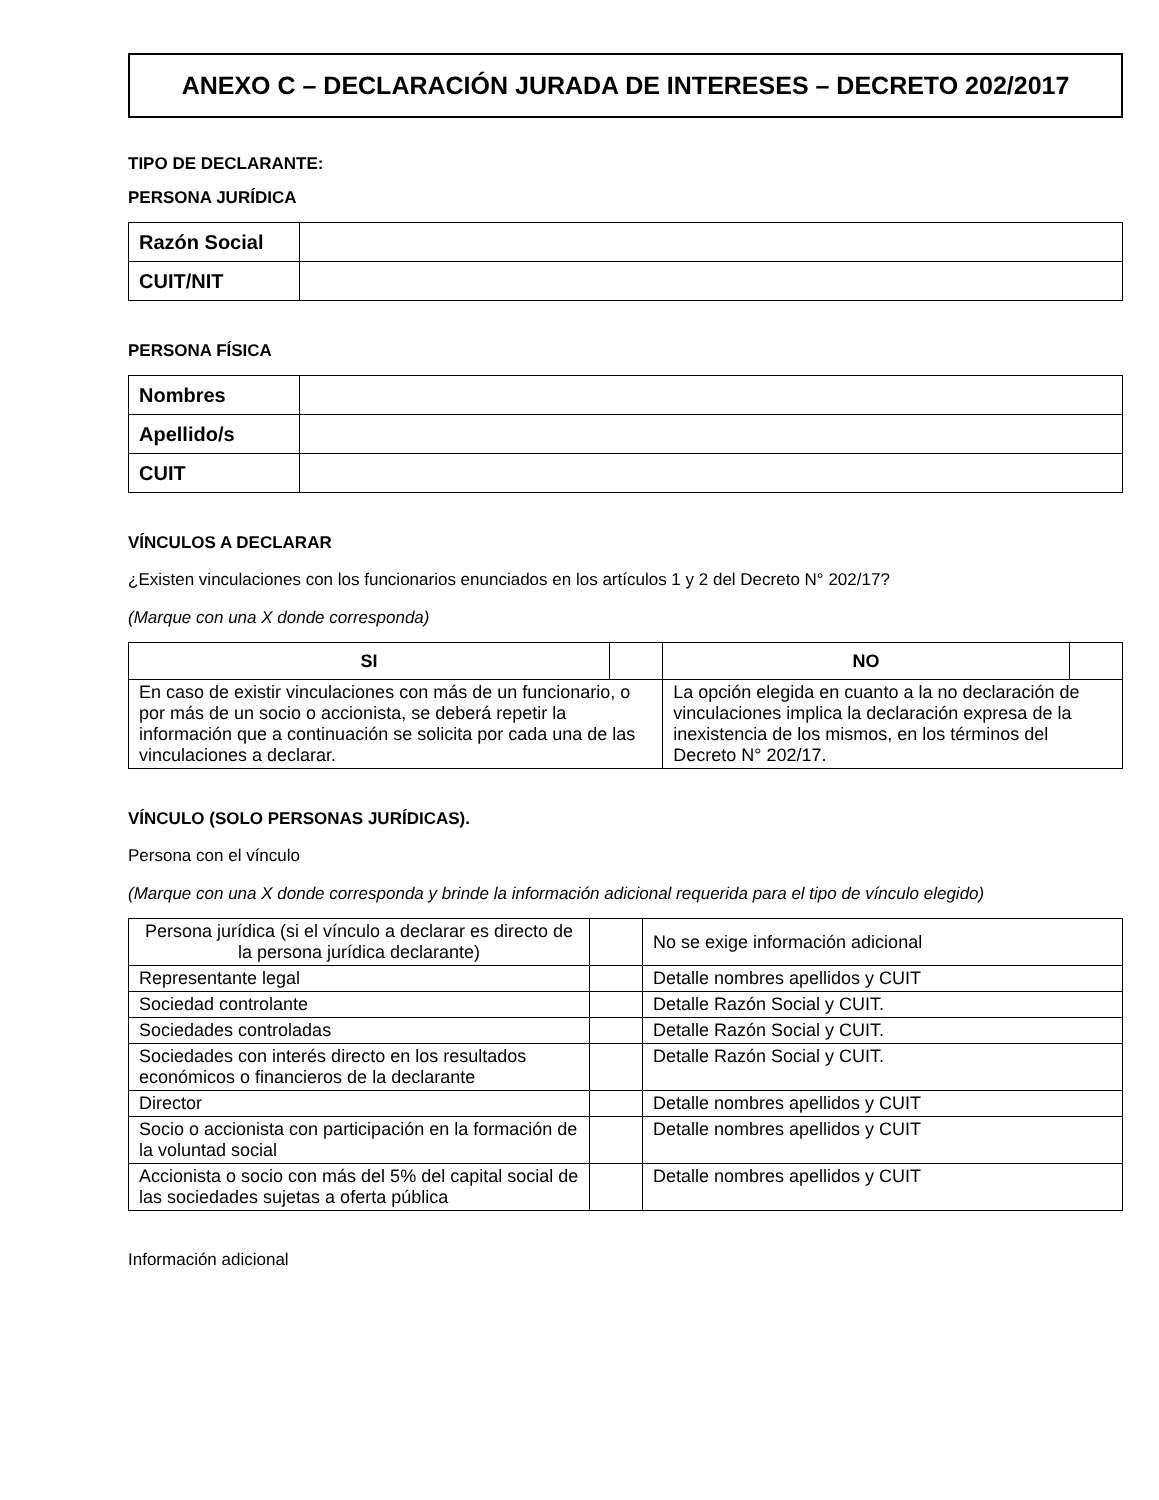ANEXO C – DECLARACIÓN JURADA DE INTERESES – DECRETO 202/2017
TIPO DE DECLARANTE:
PERSONA JURÍDICA
| Razón Social | |
| CUIT/NIT | |
PERSONA FÍSICA
| Nombres | |
| Apellido/s | |
| CUIT | |
VÍNCULOS A DECLARAR
¿Existen vinculaciones con los funcionarios enunciados en los artículos 1 y 2 del Decreto N° 202/17?
(Marque con una X donde corresponda)
| SI | | NO | |
| En caso de existir vinculaciones con más de un funcionario, o por más de un socio o accionista, se deberá repetir la información que a continuación se solicita por cada una de las vinculaciones a declarar. | | La opción elegida en cuanto a la no declaración de vinculaciones implica la declaración expresa de la inexistencia de los mismos, en los términos del Decreto N° 202/17. | |
VÍNCULO (SOLO PERSONAS JURÍDICAS).
Persona con el vínculo
(Marque con una X donde corresponda y brinde la información adicional requerida para el tipo de vínculo elegido)
| Persona jurídica (si el vínculo a declarar es directo de la persona jurídica declarante) | | No se exige información adicional |
| Representante legal | | Detalle nombres apellidos y CUIT |
| Sociedad controlante | | Detalle Razón Social y CUIT. |
| Sociedades controladas | | Detalle Razón Social y CUIT. |
| Sociedades con interés directo en los resultados económicos o financieros de la declarante | | Detalle Razón Social y CUIT. |
| Director | | Detalle nombres apellidos y CUIT |
| Socio o accionista con participación en la formación de la voluntad social | | Detalle nombres apellidos y CUIT |
| Accionista o socio con más del 5% del capital social de las sociedades sujetas a oferta pública | | Detalle nombres apellidos y CUIT |
Información adicional